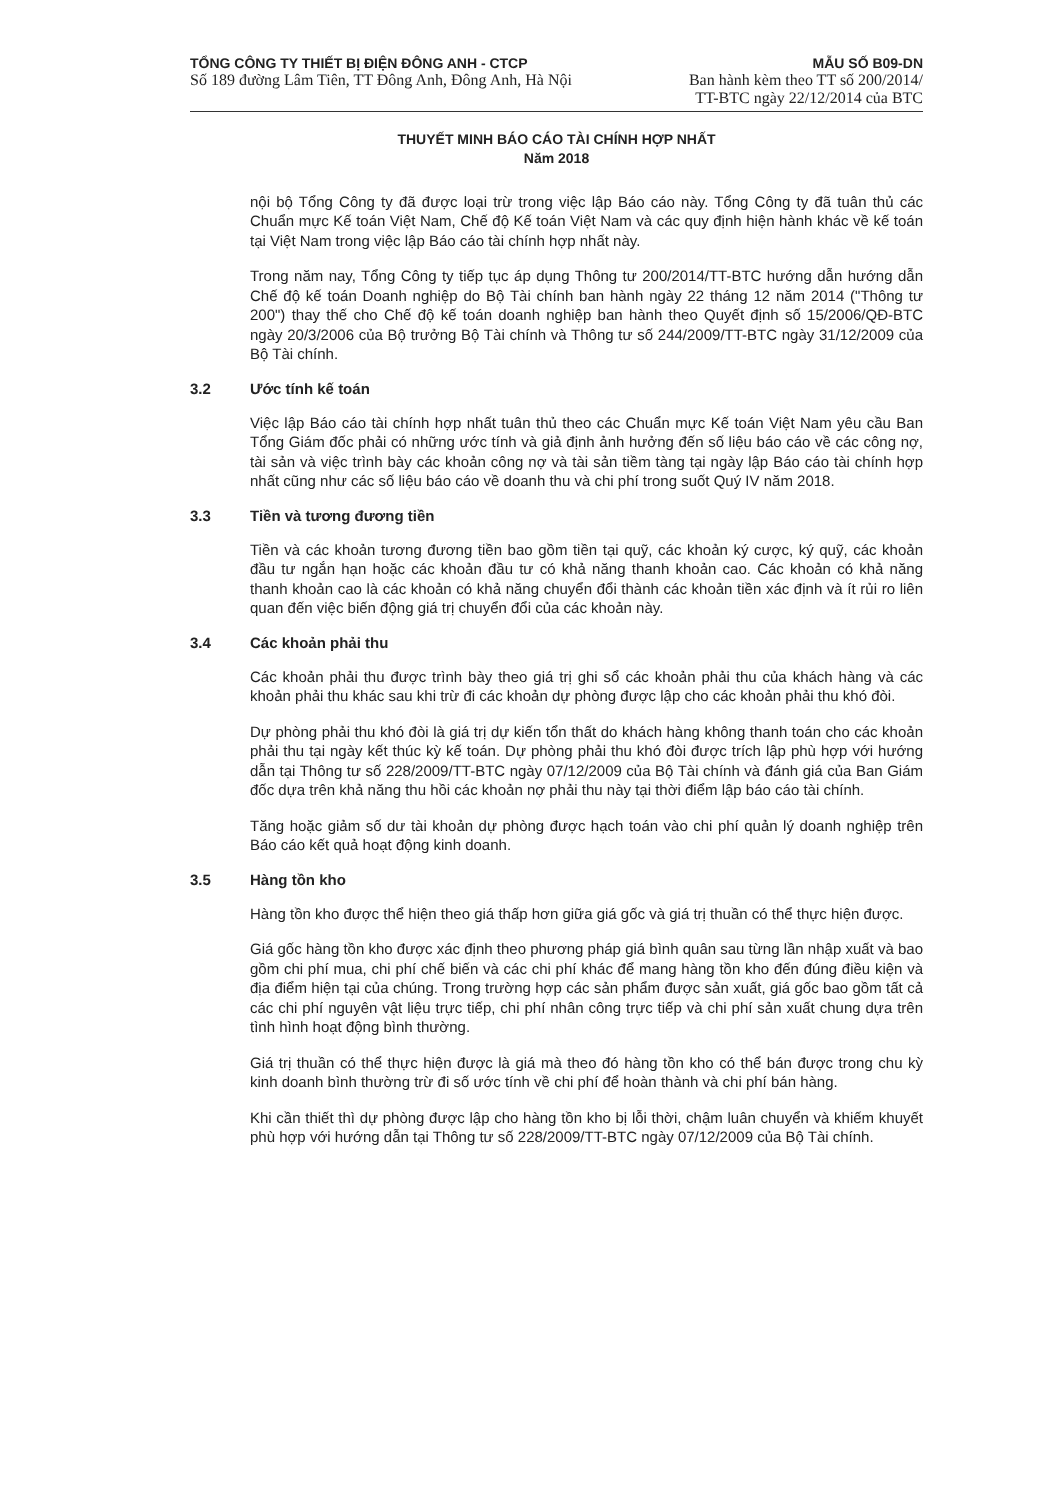TỔNG CÔNG TY THIẾT BỊ ĐIỆN ĐÔNG ANH - CTCP
Số 189 đường Lâm Tiên, TT Đông Anh, Đông Anh, Hà Nội
MẪU SỐ B09-DN
Ban hành kèm theo TT số 200/2014/
TT-BTC ngày 22/12/2014 của BTC
THUYẾT MINH BÁO CÁO TÀI CHÍNH HỢP NHẤT
Năm 2018
nội bộ Tổng Công ty đã được loại trừ trong việc lập Báo cáo này. Tổng Công ty đã tuân thủ các Chuẩn mực Kế toán Việt Nam, Chế độ Kế toán Việt Nam và các quy định hiện hành khác về kế toán tại Việt Nam trong việc lập Báo cáo tài chính hợp nhất này.
Trong năm nay, Tổng Công ty tiếp tục áp dụng Thông tư 200/2014/TT-BTC hướng dẫn hướng dẫn Chế độ kế toán Doanh nghiệp do Bộ Tài chính ban hành ngày 22 tháng 12 năm 2014 ("Thông tư 200") thay thế cho Chế độ kế toán doanh nghiệp ban hành theo Quyết định số 15/2006/QĐ-BTC ngày 20/3/2006 của Bộ trưởng Bộ Tài chính và Thông tư số 244/2009/TT-BTC ngày 31/12/2009 của Bộ Tài chính.
3.2 Ước tính kế toán
Việc lập Báo cáo tài chính hợp nhất tuân thủ theo các Chuẩn mực Kế toán Việt Nam yêu cầu Ban Tổng Giám đốc phải có những ước tính và giả định ảnh hưởng đến số liệu báo cáo về các công nợ, tài sản và việc trình bày các khoản công nợ và tài sản tiềm tàng tại ngày lập Báo cáo tài chính hợp nhất cũng như các số liệu báo cáo về doanh thu và chi phí trong suốt Quý IV năm 2018.
3.3 Tiền và tương đương tiền
Tiền và các khoản tương đương tiền bao gồm tiền tại quỹ, các khoản ký cược, ký quỹ, các khoản đầu tư ngắn hạn hoặc các khoản đầu tư có khả năng thanh khoản cao. Các khoản có khả năng thanh khoản cao là các khoản có khả năng chuyển đổi thành các khoản tiền xác định và ít rủi ro liên quan đến việc biến động giá trị chuyển đổi của các khoản này.
3.4 Các khoản phải thu
Các khoản phải thu được trình bày theo giá trị ghi sổ các khoản phải thu của khách hàng và các khoản phải thu khác sau khi trừ đi các khoản dự phòng được lập cho các khoản phải thu khó đòi.
Dự phòng phải thu khó đòi là giá trị dự kiến tổn thất do khách hàng không thanh toán cho các khoản phải thu tại ngày kết thúc kỳ kế toán. Dự phòng phải thu khó đòi được trích lập phù hợp với hướng dẫn tại Thông tư số 228/2009/TT-BTC ngày 07/12/2009 của Bộ Tài chính và đánh giá của Ban Giám đốc dựa trên khả năng thu hồi các khoản nợ phải thu này tại thời điểm lập báo cáo tài chính.
Tăng hoặc giảm số dư tài khoản dự phòng được hạch toán vào chi phí quản lý doanh nghiệp trên Báo cáo kết quả hoạt động kinh doanh.
3.5 Hàng tồn kho
Hàng tồn kho được thể hiện theo giá thấp hơn giữa giá gốc và giá trị thuần có thể thực hiện được.
Giá gốc hàng tồn kho được xác định theo phương pháp giá bình quân sau từng lần nhập xuất và bao gồm chi phí mua, chi phí chế biến và các chi phí khác để mang hàng tồn kho đến đúng điều kiện và địa điểm hiện tại của chúng. Trong trường hợp các sản phẩm được sản xuất, giá gốc bao gồm tất cả các chi phí nguyên vật liệu trực tiếp, chi phí nhân công trực tiếp và chi phí sản xuất chung dựa trên tình hình hoạt động bình thường.
Giá trị thuần có thể thực hiện được là giá mà theo đó hàng tồn kho có thể bán được trong chu kỳ kinh doanh bình thường trừ đi số ước tính về chi phí để hoàn thành và chi phí bán hàng.
Khi cần thiết thì dự phòng được lập cho hàng tồn kho bị lỗi thời, chậm luân chuyển và khiếm khuyết phù hợp với hướng dẫn tại Thông tư số 228/2009/TT-BTC ngày 07/12/2009 của Bộ Tài chính.